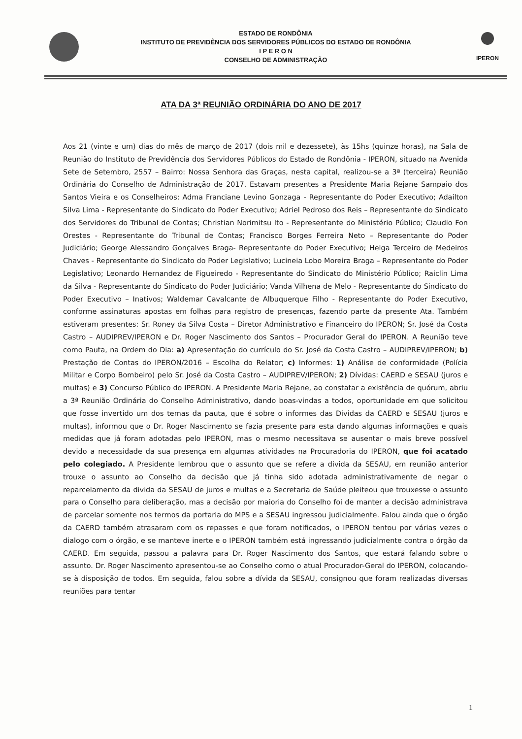ESTADO DE RONDÔNIA
INSTITUTO DE PREVIDÊNCIA DOS SERVIDORES PÚBLICOS DO ESTADO DE RONDÔNIA
I P E R O N
CONSELHO DE ADMINISTRAÇÃO
IPERON
ATA DA 3ª REUNIÃO ORDINÁRIA DO ANO DE 2017
Aos 21 (vinte e um) dias do mês de março de 2017 (dois mil e dezessete), às 15hs (quinze horas), na Sala de Reunião do Instituto de Previdência dos Servidores Públicos do Estado de Rondônia - IPERON, situado na Avenida Sete de Setembro, 2557 – Bairro: Nossa Senhora das Graças, nesta capital, realizou-se a 3ª (terceira) Reunião Ordinária do Conselho de Administração de 2017. Estavam presentes a Presidente Maria Rejane Sampaio dos Santos Vieira e os Conselheiros: Adma Franciane Levino Gonzaga - Representante do Poder Executivo; Adailton Silva Lima - Representante do Sindicato do Poder Executivo; Adriel Pedroso dos Reis – Representante do Sindicato dos Servidores do Tribunal de Contas; Christian Norimitsu Ito - Representante do Ministério Público; Claudio Fon Orestes - Representante do Tribunal de Contas; Francisco Borges Ferreira Neto – Representante do Poder Judiciário; George Alessandro Gonçalves Braga- Representante do Poder Executivo; Helga Terceiro de Medeiros Chaves - Representante do Sindicato do Poder Legislativo; Lucineia Lobo Moreira Braga – Representante do Poder Legislativo; Leonardo Hernandez de Figueiredo - Representante do Sindicato do Ministério Público; Raiclin Lima da Silva - Representante do Sindicato do Poder Judiciário; Vanda Vilhena de Melo - Representante do Sindicato do Poder Executivo – Inativos; Waldemar Cavalcante de Albuquerque Filho - Representante do Poder Executivo, conforme assinaturas apostas em folhas para registro de presenças, fazendo parte da presente Ata. Também estiveram presentes: Sr. Roney da Silva Costa – Diretor Administrativo e Financeiro do IPERON; Sr. José da Costa Castro – AUDIPREV/IPERON e Dr. Roger Nascimento dos Santos – Procurador Geral do IPERON. A Reunião teve como Pauta, na Ordem do Dia: a) Apresentação do currículo do Sr. José da Costa Castro – AUDIPREV/IPERON; b) Prestação de Contas do IPERON/2016 – Escolha do Relator; c) Informes: 1) Análise de conformidade (Polícia Militar e Corpo Bombeiro) pelo Sr. José da Costa Castro – AUDIPREV/IPERON; 2) Dívidas: CAERD e SESAU (juros e multas) e 3) Concurso Público do IPERON. A Presidente Maria Rejane, ao constatar a existência de quórum, abriu a 3ª Reunião Ordinária do Conselho Administrativo, dando boas-vindas a todos, oportunidade em que solicitou que fosse invertido um dos temas da pauta, que é sobre o informes das Dividas da CAERD e SESAU (juros e multas), informou que o Dr. Roger Nascimento se fazia presente para esta dando algumas informações e quais medidas que já foram adotadas pelo IPERON, mas o mesmo necessitava se ausentar o mais breve possível devido a necessidade da sua presença em algumas atividades na Procuradoria do IPERON, que foi acatado pelo colegiado. A Presidente lembrou que o assunto que se refere a divida da SESAU, em reunião anterior trouxe o assunto ao Conselho da decisão que já tinha sido adotada administrativamente de negar o reparcelamento da divida da SESAU de juros e multas e a Secretaria de Saúde pleiteou que trouxesse o assunto para o Conselho para deliberação, mas a decisão por maioria do Conselho foi de manter a decisão administrava de parcelar somente nos termos da portaria do MPS e a SESAU ingressou judicialmente. Falou ainda que o órgão da CAERD também atrasaram com os repasses e que foram notificados, o IPERON tentou por várias vezes o dialogo com o órgão, e se manteve inerte e o IPERON também está ingressando judicialmente contra o órgão da CAERD. Em seguida, passou a palavra para Dr. Roger Nascimento dos Santos, que estará falando sobre o assunto. Dr. Roger Nascimento apresentou-se ao Conselho como o atual Procurador-Geral do IPERON, colocando-se à disposição de todos. Em seguida, falou sobre a dívida da SESAU, consignou que foram realizadas diversas reuniões para tentar
1